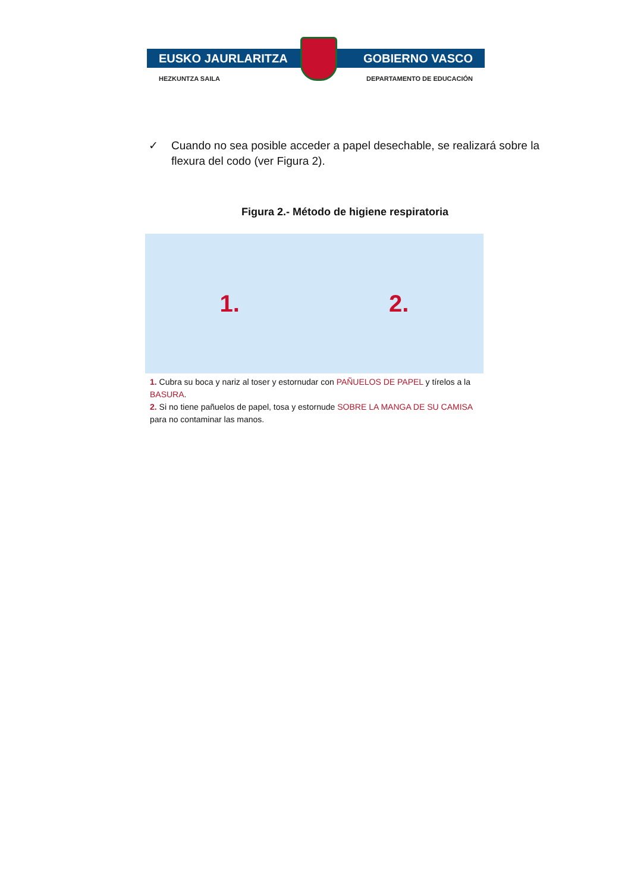EUSKO JAURLARITZA GOBIERNO VASCO
HEZKUNTZA SAILA DEPARTAMENTO DE EDUCACIÓN
✓ Cuando no sea posible acceder a papel desechable, se realizará sobre la flexura del codo (ver Figura 2).
Figura 2.- Método de higiene respiratoria
1. 2.
1. Cubra su boca y nariz al toser y estornudar con PAÑUELOS DE PAPEL y tírelos a la BASURA.
2. Si no tiene pañuelos de papel, tosa y estornude SOBRE LA MANGA DE SU CAMISA para no contaminar las manos.